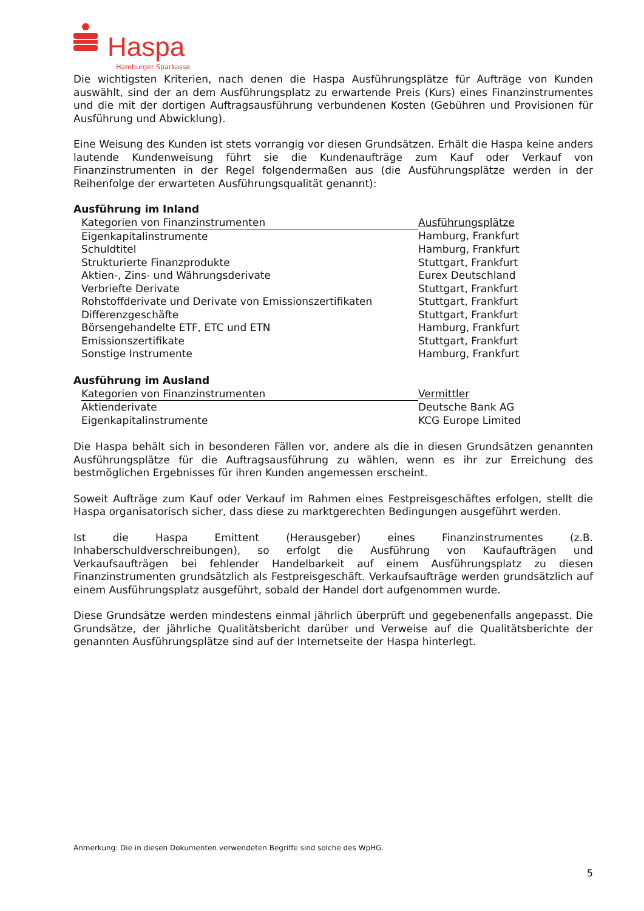Haspa Hamburger Sparkasse
Die wichtigsten Kriterien, nach denen die Haspa Ausführungsplätze für Aufträge von Kunden auswählt, sind der an dem Ausführungsplatz zu erwartende Preis (Kurs) eines Finanzinstrumentes und die mit der dortigen Auftragsausführung verbundenen Kosten (Gebühren und Provisionen für Ausführung und Abwicklung).
Eine Weisung des Kunden ist stets vorrangig vor diesen Grundsätzen. Erhält die Haspa keine anders lautende Kundenweisung führt sie die Kundenaufträge zum Kauf oder Verkauf von Finanzinstrumenten in der Regel folgendermaßen aus (die Ausführungsplätze werden in der Reihenfolge der erwarteten Ausführungsqualität genannt):
Ausführung im Inland
| Kategorien von Finanzinstrumenten | Ausführungsplätze |
| --- | --- |
| Eigenkapitalinstrumente | Hamburg, Frankfurt |
| Schuldtitel | Hamburg, Frankfurt |
| Strukturierte Finanzprodukte | Stuttgart, Frankfurt |
| Aktien-, Zins- und Währungsderivate | Eurex Deutschland |
| Verbriefte Derivate | Stuttgart, Frankfurt |
| Rohstoffderivate und Derivate von Emissionszertifikaten | Stuttgart, Frankfurt |
| Differenzgeschäfte | Stuttgart, Frankfurt |
| Börsengehandelte ETF, ETC und ETN | Hamburg, Frankfurt |
| Emissionszertifikate | Stuttgart, Frankfurt |
| Sonstige Instrumente | Hamburg, Frankfurt |
Ausführung im Ausland
| Kategorien von Finanzinstrumenten | Vermittler |
| --- | --- |
| Aktienderivate | Deutsche Bank AG |
| Eigenkapitalinstrumente | KCG Europe Limited |
Die Haspa behält sich in besonderen Fällen vor, andere als die in diesen Grundsätzen genannten Ausführungsplätze für die Auftragsausführung zu wählen, wenn es ihr zur Erreichung des bestmöglichen Ergebnisses für ihren Kunden angemessen erscheint.
Soweit Aufträge zum Kauf oder Verkauf im Rahmen eines Festpreisgeschäftes erfolgen, stellt die Haspa organisatorisch sicher, dass diese zu marktgerechten Bedingungen ausgeführt werden.
Ist die Haspa Emittent (Herausgeber) eines Finanzinstrumentes (z.B. Inhaberschuldverschreibungen), so erfolgt die Ausführung von Kaufaufträgen und Verkaufsaufträgen bei fehlender Handelbarkeit auf einem Ausführungsplatz zu diesen Finanzinstrumenten grundsätzlich als Festpreisgeschäft. Verkaufsaufträge werden grundsätzlich auf einem Ausführungsplatz ausgeführt, sobald der Handel dort aufgenommen wurde.
Diese Grundsätze werden mindestens einmal jährlich überprüft und gegebenenfalls angepasst. Die Grundsätze, der jährliche Qualitätsbericht darüber und Verweise auf die Qualitätsberichte der genannten Ausführungsplätze sind auf der Internetseite der Haspa hinterlegt.
Anmerkung: Die in diesen Dokumenten verwendeten Begriffe sind solche des WpHG.
5